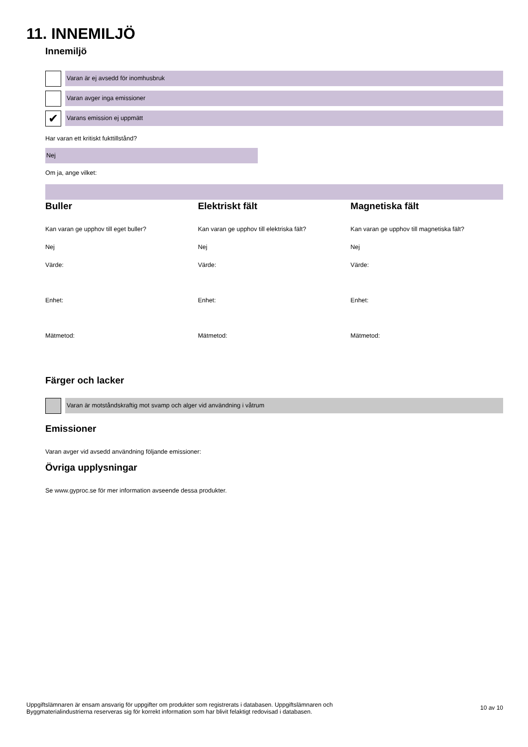11. INNEMILJÖ
Innemiljö
Varan är ej avsedd för inomhusbruk
Varan avger inga emissioner
✔
Varans emission ej uppmätt
Har varan ett kritiskt fukttillstånd?
Nej
Om ja, ange vilket:
Buller
Kan varan ge upphov till eget buller?
Nej
Värde:
Enhet:
Mätmetod:
Elektriskt fält
Kan varan ge upphov till elektriska fält?
Nej
Värde:
Enhet:
Mätmetod:
Magnetiska fält
Kan varan ge upphov till magnetiska fält?
Nej
Värde:
Enhet:
Mätmetod:
Färger och lacker
Varan är motståndskraftig mot svamp och alger vid användning i våtrum
Emissioner
Varan avger vid avsedd användning följande emissioner:
Övriga upplysningar
Se www.gyproc.se för mer information avseende dessa produkter.
Uppgiftslämnaren är ensam ansvarig för uppgifter om produkter som registrerats i databasen. Uppgiftslämnaren och
Byggmaterialindustrierna reserveras sig för korrekt information som har blivit felaktigt redovisad i databasen.
10 av 10